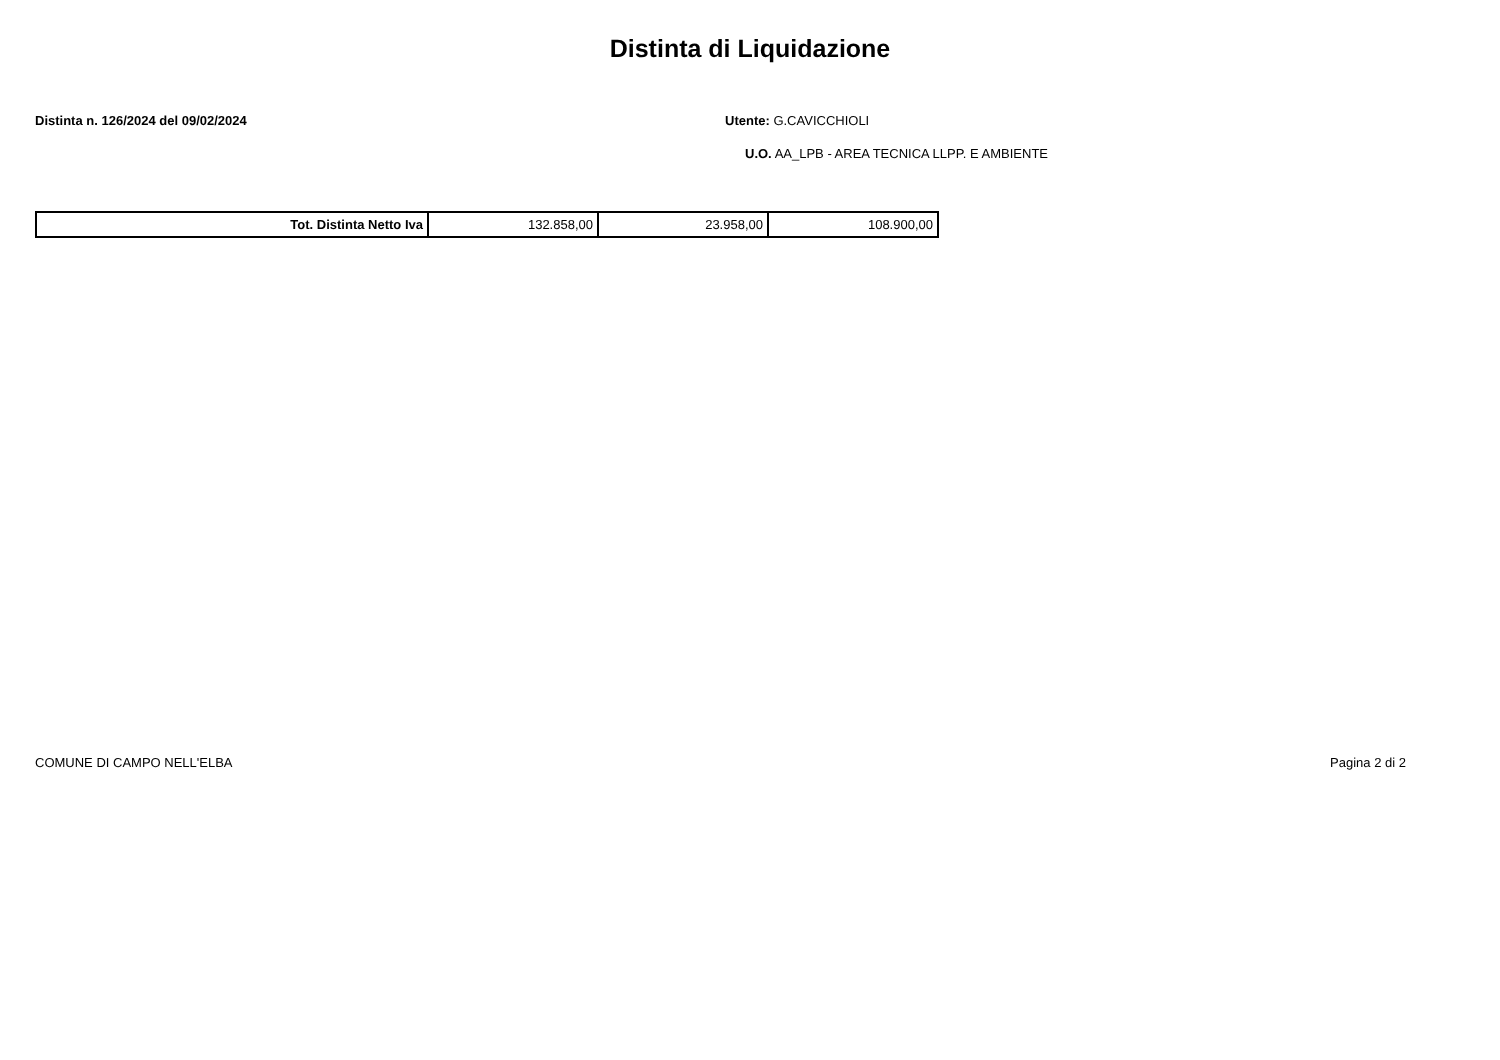Distinta di Liquidazione
Distinta n. 126/2024 del 09/02/2024 Utente: G.CAVICCHIOLI
U.O. AA_LPB - AREA TECNICA LLPP. E AMBIENTE
| Tot. Distinta Netto Iva | 132.858,00 | 23.958,00 | 108.900,00 |
COMUNE DI CAMPO NELL'ELBA Pagina 2 di 2